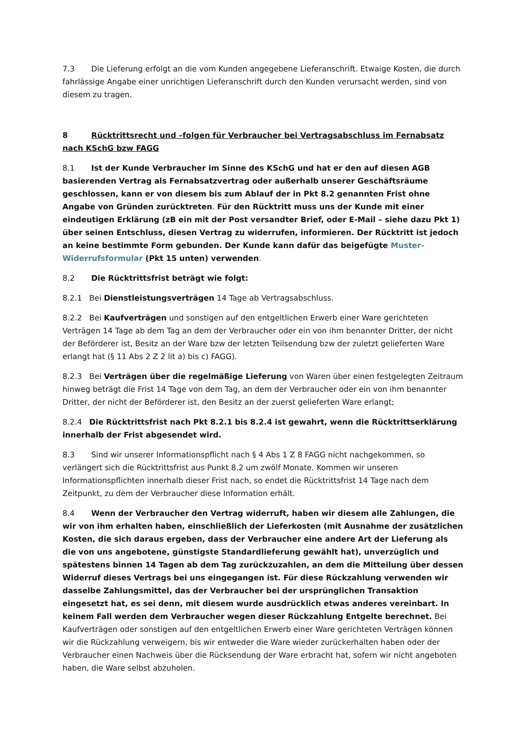7.3 Die Lieferung erfolgt an die vom Kunden angegebene Lieferanschrift. Etwaige Kosten, die durch fahrlässige Angabe einer unrichtigen Lieferanschrift durch den Kunden verursacht werden, sind von diesem zu tragen.
8 Rücktrittsrecht und –folgen für Verbraucher bei Vertragsabschluss im Fernabsatz nach KSchG bzw FAGG
8.1 Ist der Kunde Verbraucher im Sinne des KSchG und hat er den auf diesen AGB basierenden Vertrag als Fernabsatzvertrag oder außerhalb unserer Geschäftsräume geschlossen, kann er von diesem bis zum Ablauf der in Pkt 8.2 genannten Frist ohne Angabe von Gründen zurücktreten. Für den Rücktritt muss uns der Kunde mit einer eindeutigen Erklärung (zB ein mit der Post versandter Brief, oder E-Mail – siehe dazu Pkt 1) über seinen Entschluss, diesen Vertrag zu widerrufen, informieren. Der Rücktritt ist jedoch an keine bestimmte Form gebunden. Der Kunde kann dafür das beigefügte Muster-Widerrufsformular (Pkt 15 unten) verwenden.
8.2 Die Rücktrittsfrist beträgt wie folgt:
8.2.1 Bei Dienstleistungsverträgen 14 Tage ab Vertragsabschluss.
8.2.2 Bei Kaufverträgen und sonstigen auf den entgeltlichen Erwerb einer Ware gerichteten Verträgen 14 Tage ab dem Tag an dem der Verbraucher oder ein von ihm benannter Dritter, der nicht der Beförderer ist, Besitz an der Ware bzw der letzten Teilsendung bzw der zuletzt gelieferten Ware erlangt hat (§ 11 Abs 2 Z 2 lit a) bis c) FAGG).
8.2.3 Bei Verträgen über die regelmäßige Lieferung von Waren über einen festgelegten Zeitraum hinweg beträgt die Frist 14 Tage von dem Tag, an dem der Verbraucher oder ein von ihm benannter Dritter, der nicht der Beförderer ist, den Besitz an der zuerst gelieferten Ware erlangt;
8.2.4 Die Rücktrittsfrist nach Pkt 8.2.1 bis 8.2.4 ist gewahrt, wenn die Rücktrittserklärung innerhalb der Frist abgesendet wird.
8.3 Sind wir unserer Informationspflicht nach § 4 Abs 1 Z 8 FAGG nicht nachgekommen, so verlängert sich die Rücktrittsfrist aus Punkt 8.2 um zwölf Monate. Kommen wir unseren Informationspflichten innerhalb dieser Frist nach, so endet die Rücktrittsfrist 14 Tage nach dem Zeitpunkt, zu dem der Verbraucher diese Information erhält.
8.4 Wenn der Verbraucher den Vertrag widerruft, haben wir diesem alle Zahlungen, die wir von ihm erhalten haben, einschließlich der Lieferkosten (mit Ausnahme der zusätzlichen Kosten, die sich daraus ergeben, dass der Verbraucher eine andere Art der Lieferung als die von uns angebotene, günstigste Standardlieferung gewählt hat), unverzüglich und spätestens binnen 14 Tagen ab dem Tag zurückzuzahlen, an dem die Mitteilung über dessen Widerruf dieses Vertrags bei uns eingegangen ist. Für diese Rückzahlung verwenden wir dasselbe Zahlungsmittel, das der Verbraucher bei der ursprünglichen Transaktion eingesetzt hat, es sei denn, mit diesem wurde ausdrücklich etwas anderes vereinbart. In keinem Fall werden dem Verbraucher wegen dieser Rückzahlung Entgelte berechnet. Bei Kaufverträgen oder sonstigen auf den entgeltlichen Erwerb einer Ware gerichteten Verträgen können wir die Rückzahlung verweigern, bis wir entweder die Ware wieder zurückerhalten haben oder der Verbraucher einen Nachweis über die Rücksendung der Ware erbracht hat, sofern wir nicht angeboten haben, die Ware selbst abzuholen.